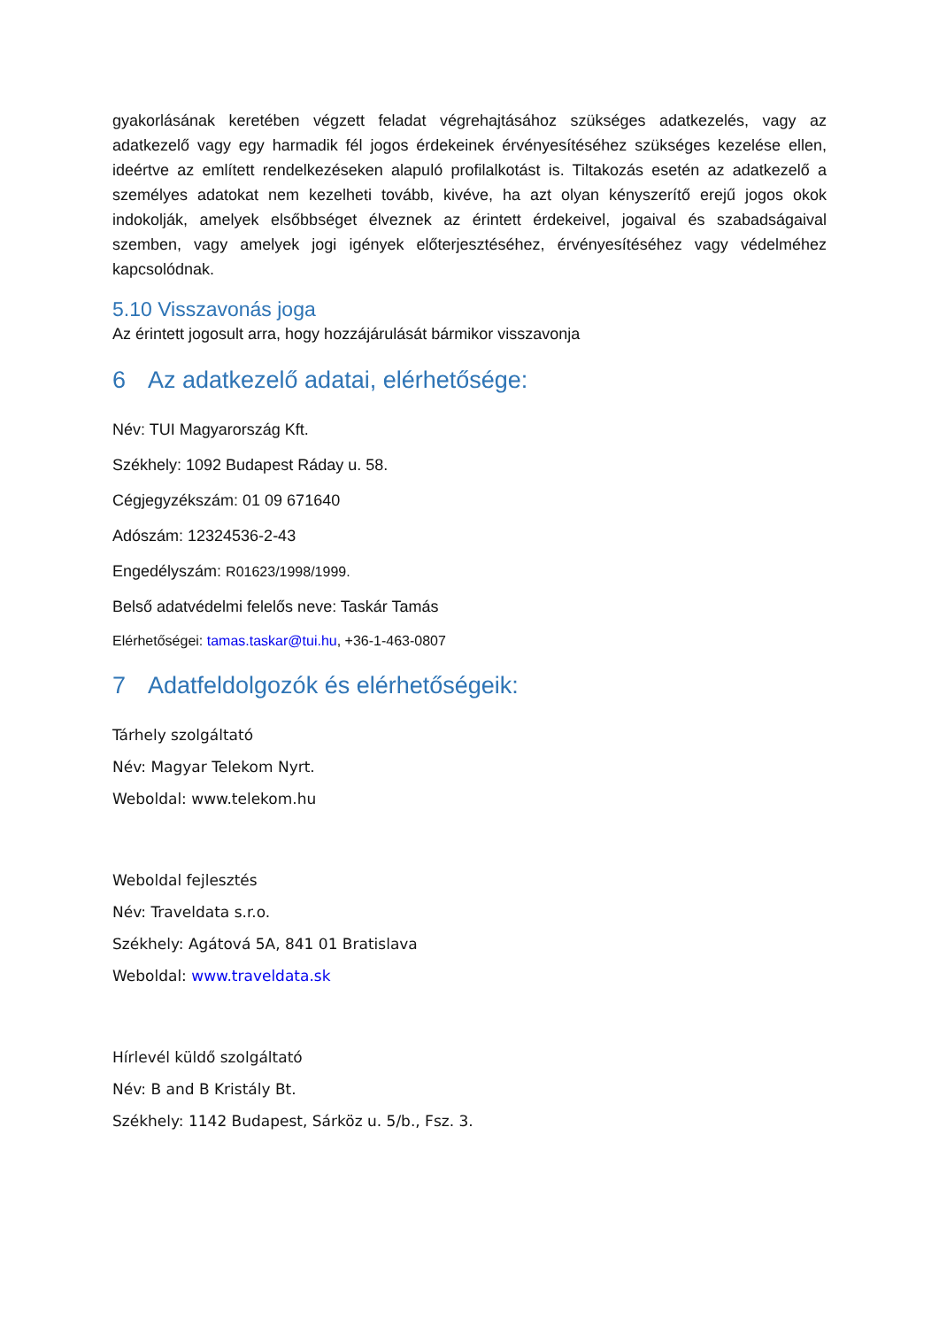gyakorlásának keretében végzett feladat végrehajtásához szükséges adatkezelés, vagy az adatkezelő vagy egy harmadik fél jogos érdekeinek érvényesítéséhez szükséges kezelése ellen, ideértve az említett rendelkezéseken alapuló profilalkotást is. Tiltakozás esetén az adatkezelő a személyes adatokat nem kezelheti tovább, kivéve, ha azt olyan kényszerítő erejű jogos okok indokolják, amelyek elsőbbséget élveznek az érintett érdekeivel, jogaival és szabadságaival szemben, vagy amelyek jogi igények előterjesztéséhez, érvényesítéséhez vagy védelméhez kapcsolódnak.
5.10 Visszavonás joga
Az érintett jogosult arra, hogy hozzájárulását bármikor visszavonja
6 Az adatkezelő adatai, elérhetősége:
Név: TUI Magyarország Kft.
Székhely: 1092 Budapest Ráday u. 58.
Cégjegyzékszám: 01 09 671640
Adószám: 12324536-2-43
Engedélyszám: R01623/1998/1999.
Belső adatvédelmi felelős neve: Taskár Tamás
Elérhetőségei: tamas.taskar@tui.hu, +36-1-463-0807
7 Adatfeldolgozók és elérhetőségeik:
Tárhely szolgáltató
Név: Magyar Telekom Nyrt.
Weboldal: www.telekom.hu
Weboldal fejlesztés
Név: Traveldata s.r.o.
Székhely: Agátová 5A, 841 01 Bratislava
Weboldal: www.traveldata.sk
Hírlevél küldő szolgáltató
Név: B and B Kristály Bt.
Székhely: 1142 Budapest, Sárköz u. 5/b., Fsz. 3.